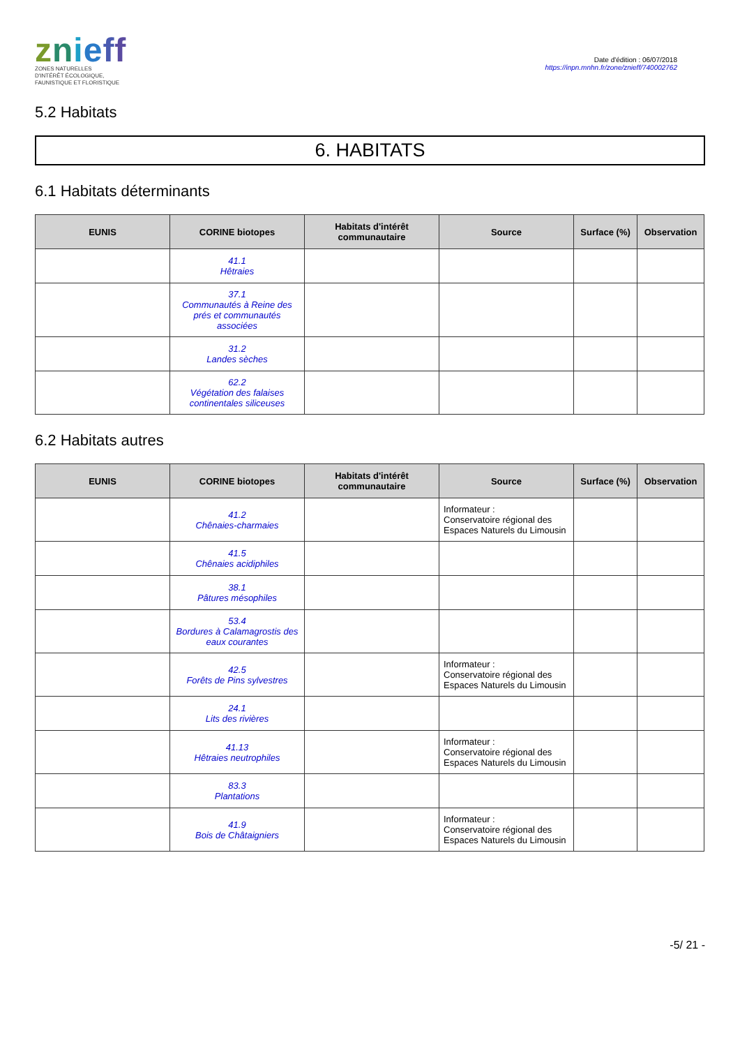znieff
ZONES NATURELLES
D'INTÉRÊT ÉCOLOGIQUE,
FAUNISTIQUE ET FLORISTIQUE
Date d'édition : 06/07/2018
https://inpn.mnhn.fr/zone/znieff/740002762
5.2 Habitats
6. HABITATS
6.1 Habitats déterminants
| EUNIS | CORINE biotopes | Habitats d'intérêt communautaire | Source | Surface (%) | Observation |
| --- | --- | --- | --- | --- | --- |
| | 41.1 Hêtraies | | | | |
| | 37.1 Communautés à Reine des prés et communautés associées | | | | |
| | 31.2 Landes sèches | | | | |
| | 62.2 Végétation des falaises continentales siliceuses | | | | |
6.2 Habitats autres
| EUNIS | CORINE biotopes | Habitats d'intérêt communautaire | Source | Surface (%) | Observation |
| --- | --- | --- | --- | --- | --- |
| | 41.2 Chênaies-charmaies | | Informateur : Conservatoire régional des Espaces Naturels du Limousin | | |
| | 41.5 Chênaies acidiphiles | | | | |
| | 38.1 Pâtures mésophiles | | | | |
| | 53.4 Bordures à Calamagrostis des eaux courantes | | | | |
| | 42.5 Forêts de Pins sylvestres | | Informateur : Conservatoire régional des Espaces Naturels du Limousin | | |
| | 24.1 Lits des rivières | | | | |
| | 41.13 Hêtraies neutrophiles | | Informateur : Conservatoire régional des Espaces Naturels du Limousin | | |
| | 83.3 Plantations | | | | |
| | 41.9 Bois de Châtaigniers | | Informateur : Conservatoire régional des Espaces Naturels du Limousin | | |
-5/ 21 -